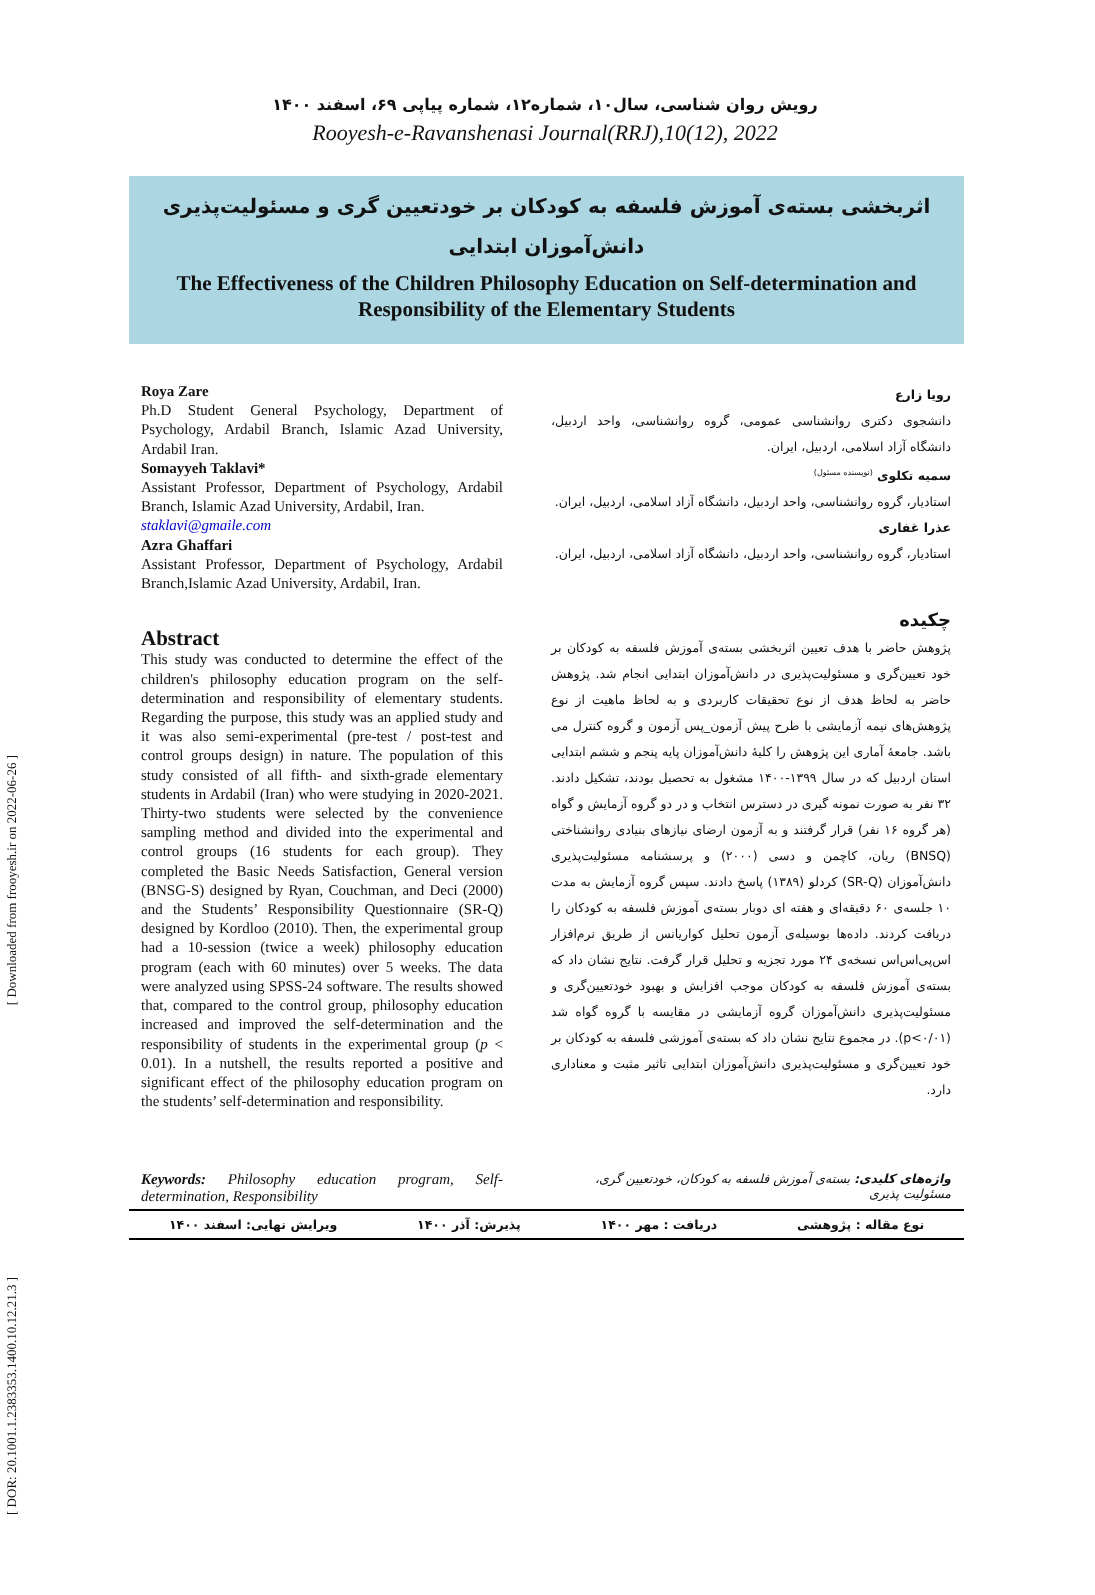[ Downloaded from frooyesh.ir on 2022-06-26 ]
[ DOR: 20.1001.1.2383353.1400.10.12.21.3 ]
رویش روان شناسی، سال۱۰، شماره۱۲، شماره پیاپی ۶۹، اسفند ۱۴۰۰
Rooyesh-e-Ravanshenasi Journal(RRJ),10(12), 2022
اثربخشی بسته‌ی آموزش فلسفه به کودکان بر خودتعیین گری و مسئولیت‌پذیری
دانش‌آموزان ابتدایی
The Effectiveness of the Children Philosophy Education on Self-determination and Responsibility of the Elementary Students
Roya Zare
Ph.D Student General Psychology, Department of Psychology, Ardabil Branch, Islamic Azad University, Ardabil Iran.
Somayyeh Taklavi*
Assistant Professor, Department of Psychology, Ardabil Branch, Islamic Azad University, Ardabil, Iran.
staklavi@gmaile.com
Azra Ghaffari
Assistant Professor, Department of Psychology, Ardabil Branch,Islamic Azad University, Ardabil, Iran.
Abstract
This study was conducted to determine the effect of the children's philosophy education program on the self-determination and responsibility of elementary students. Regarding the purpose, this study was an applied study and it was also semi-experimental (pre-test / post-test and control groups design) in nature. The population of this study consisted of all fifth- and sixth-grade elementary students in Ardabil (Iran) who were studying in 2020-2021. Thirty-two students were selected by the convenience sampling method and divided into the experimental and control groups (16 students for each group). They completed the Basic Needs Satisfaction, General version (BNSG-S) designed by Ryan, Couchman, and Deci (2000) and the Students’ Responsibility Questionnaire (SR-Q) designed by Kordloo (2010). Then, the experimental group had a 10-session (twice a week) philosophy education program (each with 60 minutes) over 5 weeks. The data were analyzed using SPSS-24 software. The results showed that, compared to the control group, philosophy education increased and improved the self-determination and the responsibility of students in the experimental group (p < 0.01). In a nutshell, the results reported a positive and significant effect of the philosophy education program on the students’ self-determination and responsibility.
رویا زارع
دانشجوی دکتری روانشناسی عمومی، گروه روانشناسی، واحد اردبیل، دانشگاه آزاد اسلامی، اردبیل، ایران.
سمیه تکلوی <sup>(نویسنده مسئول)</sup>
استادیار، گروه روانشناسی، واحد اردبیل، دانشگاه آزاد اسلامی، اردبیل، ایران.
عذرا غفاری
استادیار، گروه روانشناسی، واحد اردبیل، دانشگاه آزاد اسلامی، اردبیل، ایران.
چکیده
پژوهش حاضر با هدف تعیین اثربخشی بسته‌ی آموزش فلسفه به کودکان بر خود تعیین‌گری و مسئولیت‌پذیری در دانش‌آموزان ابتدایی انجام شد. پژوهش حاضر به لحاظ هدف از نوع تحقیقات کاربردی و به لحاظ ماهیت از نوع پژوهش‌های نیمه آزمایشی با طرح پیش آزمون_پس آزمون و گروه کنترل می باشد. جامعهٔ آماری این پژوهش را کلیهٔ دانش‌آموزان پایه پنجم و ششم ابتدایی استان اردبیل که در سال ۱۳۹۹-۱۴۰۰ مشغول به تحصیل بودند، تشکیل دادند. ۳۲ نفر به صورت نمونه گیری در دسترس انتخاب و در دو گروه آزمایش و گواه (هر گروه ۱۶ نفر) قرار گرفتند و به آزمون ارضای نیازهای بنیادی روانشناختی (BNSQ) ریان، کاچمن و دسی (۲۰۰۰) و پرسشنامه مسئولیت‌پذیری دانش‌آموزان (SR-Q) کردلو (۱۳۸۹) پاسخ دادند. سپس گروه آزمایش به مدت ۱۰ جلسه‌ی ۶۰ دقیقه‌ای و هفته ای دوبار بسته‌ی آموزش فلسفه به کودکان را دریافت کردند. داده‌ها بوسیله‌ی آزمون تحلیل کواریانس از طریق نرم‌افزار اس‌پی‌اس‌اس نسخه‌ی ۲۴ مورد تجزیه و تحلیل قرار گرفت. نتایج نشان داد که بسته‌ی آموزش فلسفه به کودکان موجب افزایش و بهبود خودتعیین‌گری و مسئولیت‌پذیری دانش‌آموزان گروه آزمایشی در مقایسه با گروه گواه شد (p<۰/۰۱). در مجموع نتایج نشان داد که بسته‌ی آموزشی فلسفه به کودکان بر خود تعیین‌گری و مسئولیت‌پذیری دانش‌آموزان ابتدایی تاثیر مثبت و معناداری دارد.
Keywords: Philosophy education program, Self-determination, Responsibility
واژه‌های کلیدی: بسته‌ی آموزش فلسفه به کودکان، خودتعیین گری، مسئولیت پذیری
نوع مقاله : پژوهشی دریافت : مهر ۱۴۰۰ پذیرش: آذر ۱۴۰۰ ویرایش نهایی: اسفند ۱۴۰۰